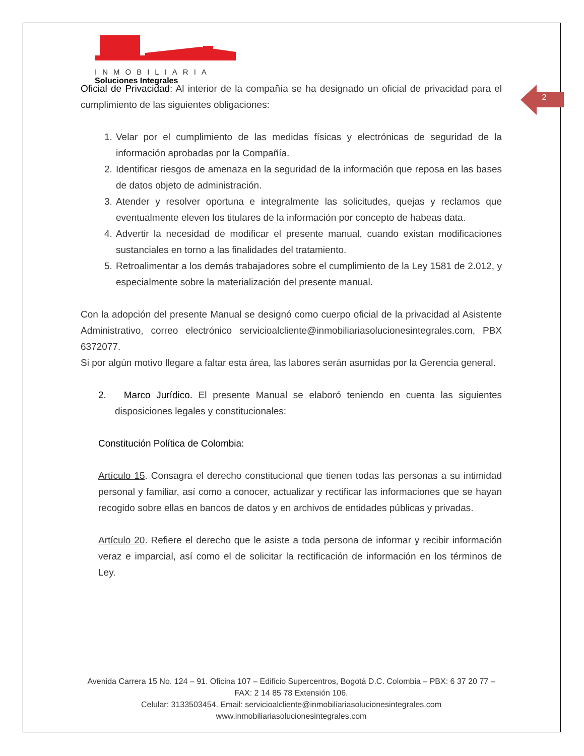2
INMOBILIARIA
Soluciones Integrales
Oficial de Privacidad: Al interior de la compañía se ha designado un oficial de privacidad para el cumplimiento de las siguientes obligaciones:
1. Velar por el cumplimiento de las medidas físicas y electrónicas de seguridad de la información aprobadas por la Compañía.
2. Identificar riesgos de amenaza en la seguridad de la información que reposa en las bases de datos objeto de administración.
3. Atender y resolver oportuna e integralmente las solicitudes, quejas y reclamos que eventualmente eleven los titulares de la información por concepto de habeas data.
4. Advertir la necesidad de modificar el presente manual, cuando existan modificaciones sustanciales en torno a las finalidades del tratamiento.
5. Retroalimentar a los demás trabajadores sobre el cumplimiento de la Ley 1581 de 2.012, y especialmente sobre la materialización del presente manual.
Con la adopción del presente Manual se designó como cuerpo oficial de la privacidad al Asistente Administrativo, correo electrónico servicioalcliente@inmobiliariasolucionesintegrales.com, PBX 6372077.
Si por algún motivo llegare a faltar esta área, las labores serán asumidas por la Gerencia general.
2. Marco Jurídico. El presente Manual se elaboró teniendo en cuenta las siguientes disposiciones legales y constitucionales:
Constitución Política de Colombia:
Artículo 15. Consagra el derecho constitucional que tienen todas las personas a su intimidad personal y familiar, así como a conocer, actualizar y rectificar las informaciones que se hayan recogido sobre ellas en bancos de datos y en archivos de entidades públicas y privadas.
Artículo 20. Refiere el derecho que le asiste a toda persona de informar y recibir información veraz e imparcial, así como el de solicitar la rectificación de información en los términos de Ley.
Avenida Carrera 15 No. 124 – 91. Oficina 107 – Edificio Supercentros, Bogotá D.C. Colombia – PBX: 6 37 20 77 – FAX: 2 14 85 78 Extensión 106.
Celular: 3133503454. Email: servicioalcliente@inmobiliariasolucionesintegrales.com
www.inmobiliariasolucionesintegrales.com